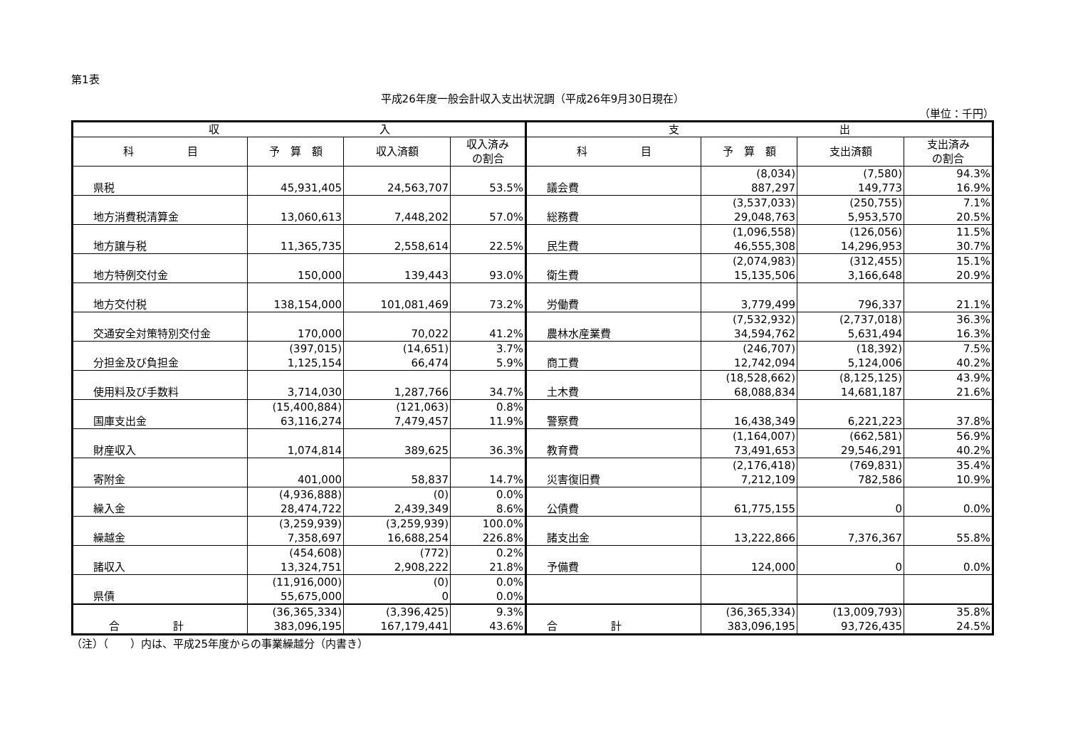第1表
平成26年度一般会計収入支出状況調（平成26年9月30日現在）
（単位：千円）
| 収 入 | | | | 支 出 | | | |
| --- | --- | --- | --- | --- | --- | --- | --- |
| 科 目 | 予 算 額 | 収入済額 | 収入済み の割合 | 科 目 | 予 算 額 | 支出済額 | 支出済み の割合 |
| 県税 | 45,931,405 | 24,563,707 | 53.5% | 議会費 | (8,034) 887,297 | (7,580) 149,773 | 94.3% 16.9% |
| 地方消費税清算金 | 13,060,613 | 7,448,202 | 57.0% | 総務費 | (3,537,033) 29,048,763 | (250,755) 5,953,570 | 7.1% 20.5% |
| 地方譲与税 | 11,365,735 | 2,558,614 | 22.5% | 民生費 | (1,096,558) 46,555,308 | (126,056) 14,296,953 | 11.5% 30.7% |
| 地方特例交付金 | 150,000 | 139,443 | 93.0% | 衛生費 | (2,074,983) 15,135,506 | (312,455) 3,166,648 | 15.1% 20.9% |
| 地方交付税 | 138,154,000 | 101,081,469 | 73.2% | 労働費 | 3,779,499 | 796,337 | 21.1% |
| 交通安全対策特別交付金 | 170,000 | 70,022 | 41.2% | 農林水産業費 | (7,532,932) 34,594,762 | (2,737,018) 5,631,494 | 36.3% 16.3% |
| 分担金及び負担金 | (397,015) 1,125,154 | (14,651) 66,474 | 3.7% 5.9% | 商工費 | (246,707) 12,742,094 | (18,392) 5,124,006 | 7.5% 40.2% |
| 使用料及び手数料 | 3,714,030 | 1,287,766 | 34.7% | 土木費 | (18,528,662) 68,088,834 | (8,125,125) 14,681,187 | 43.9% 21.6% |
| 国庫支出金 | (15,400,884) 63,116,274 | (121,063) 7,479,457 | 0.8% 11.9% | 警察費 | 16,438,349 | 6,221,223 | 37.8% |
| 財産収入 | 1,074,814 | 389,625 | 36.3% | 教育費 | (1,164,007) 73,491,653 | (662,581) 29,546,291 | 56.9% 40.2% |
| 寄附金 | 401,000 | 58,837 | 14.7% | 災害復旧費 | (2,176,418) 7,212,109 | (769,831) 782,586 | 35.4% 10.9% |
| 繰入金 | (4,936,888) 28,474,722 | (0) 2,439,349 | 0.0% 8.6% | 公債費 | 61,775,155 | 0 | 0.0% |
| 繰越金 | (3,259,939) 7,358,697 | (3,259,939) 16,688,254 | 100.0% 226.8% | 諸支出金 | 13,222,866 | 7,376,367 | 55.8% |
| 諸収入 | (454,608) 13,324,751 | (772) 2,908,222 | 0.2% 21.8% | 予備費 | 124,000 | 0 | 0.0% |
| 県債 | (11,916,000) 55,675,000 | (0) 0 | 0.0% 0.0% | | | | |
| 合 計 | (36,365,334) 383,096,195 | (3,396,425) 167,179,441 | 9.3% 43.6% | 合 計 | (36,365,334) 383,096,195 | (13,009,793) 93,726,435 | 35.8% 24.5% |
（注）（　　）内は、平成25年度からの事業繰越分（内書き）